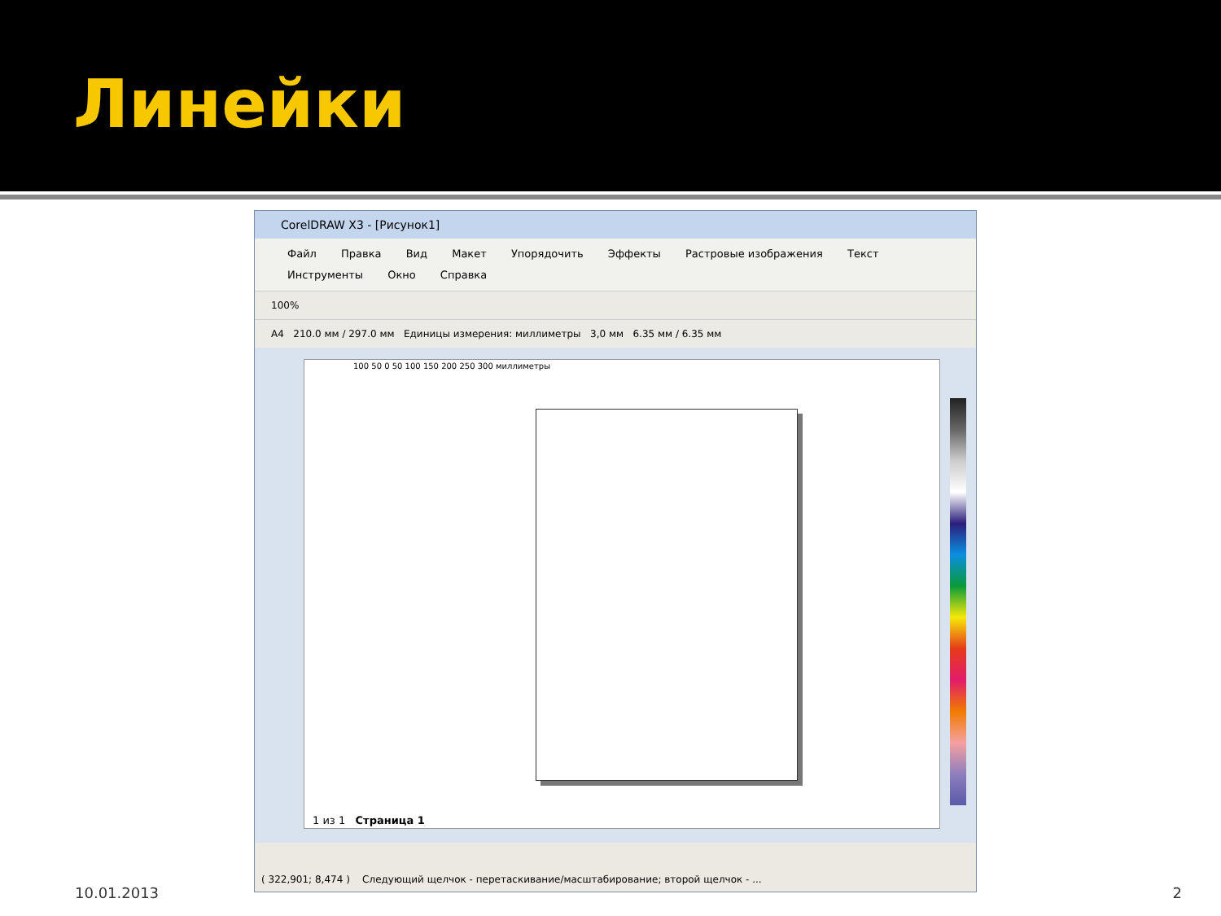Линейки
CorelDRAW X3 - [Рисунок1]
Файл Правка Вид Макет Упорядочить Эффекты Растровые изображения Текст
Инструменты Окно Справка
100%
A4 210.0 мм / 297.0 мм Единицы измерения: миллиметры 3,0 мм 6.35 мм / 6.35 мм
100 50 0 50 100 150 200 250 300 миллиметры
1 из 1 Страница 1
( 322,901; 8,474 ) Следующий щелчок - перетаскивание/масштабирование; второй щелчок - ...
10.01.2013 2